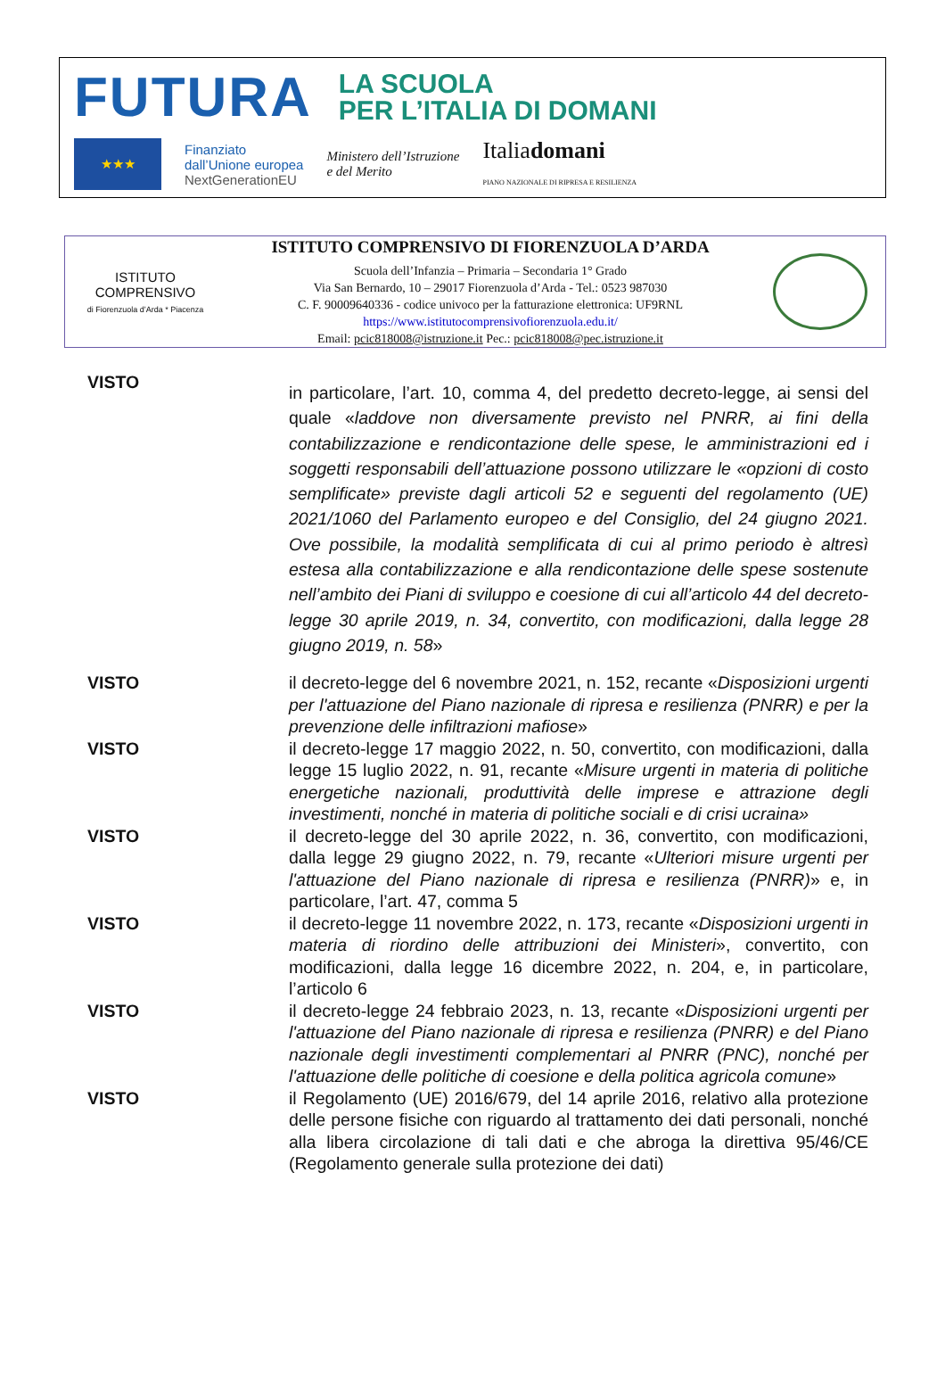FUTURA
LA SCUOLA
PER L’ITALIA DI DOMANI
★★★
Finanziato
dall’Unione europea
NextGenerationEU
Ministero dell’Istruzione
e del Merito
Italiadomani
PIANO NAZIONALE DI RIPRESA E RESILIENZA
ISTITUTO
COMPRENSIVO
di Fiorenzuola d’Arda * Piacenza
ISTITUTO COMPRENSIVO DI FIORENZUOLA D’ARDA
Scuola dell’Infanzia – Primaria – Secondaria 1° Grado
Via San Bernardo, 10 – 29017 Fiorenzuola d’Arda - Tel.: 0523 987030
C. F. 90009640336 - codice univoco per la fatturazione elettronica: UF9RNL
https://www.istitutocomprensivofiorenzuola.edu.it/
Email: pcic818008@istruzione.it Pec.: pcic818008@pec.istruzione.it
VISTO
in particolare, l’art. 10, comma 4, del predetto decreto-legge, ai sensi del quale «laddove non diversamente previsto nel PNRR, ai fini della contabilizzazione e rendicontazione delle spese, le amministrazioni ed i soggetti responsabili dell’attuazione possono utilizzare le «opzioni di costo semplificate» previste dagli articoli 52 e seguenti del regolamento (UE) 2021/1060 del Parlamento europeo e del Consiglio, del 24 giugno 2021. Ove possibile, la modalità semplificata di cui al primo periodo è altresì estesa alla contabilizzazione e alla rendicontazione delle spese sostenute nell’ambito dei Piani di sviluppo e coesione di cui all’articolo 44 del decreto-legge 30 aprile 2019, n. 34, convertito, con modificazioni, dalla legge 28 giugno 2019, n. 58»
VISTO il decreto-legge del 6 novembre 2021, n. 152, recante «Disposizioni urgenti per l'attuazione del Piano nazionale di ripresa e resilienza (PNRR) e per la prevenzione delle infiltrazioni mafiose»
VISTO il decreto-legge 17 maggio 2022, n. 50, convertito, con modificazioni, dalla legge 15 luglio 2022, n. 91, recante «Misure urgenti in materia di politiche energetiche nazionali, produttività delle imprese e attrazione degli investimenti, nonché in materia di politiche sociali e di crisi ucraina»
VISTO il decreto-legge del 30 aprile 2022, n. 36, convertito, con modificazioni, dalla legge 29 giugno 2022, n. 79, recante «Ulteriori misure urgenti per l'attuazione del Piano nazionale di ripresa e resilienza (PNRR)» e, in particolare, l’art. 47, comma 5
VISTO il decreto-legge 11 novembre 2022, n. 173, recante «Disposizioni urgenti in materia di riordino delle attribuzioni dei Ministeri», convertito, con modificazioni, dalla legge 16 dicembre 2022, n. 204, e, in particolare, l’articolo 6
VISTO il decreto-legge 24 febbraio 2023, n. 13, recante «Disposizioni urgenti per l'attuazione del Piano nazionale di ripresa e resilienza (PNRR) e del Piano nazionale degli investimenti complementari al PNRR (PNC), nonché per l'attuazione delle politiche di coesione e della politica agricola comune»
VISTO il Regolamento (UE) 2016/679, del 14 aprile 2016, relativo alla protezione delle persone fisiche con riguardo al trattamento dei dati personali, nonché alla libera circolazione di tali dati e che abroga la direttiva 95/46/CE (Regolamento generale sulla protezione dei dati)